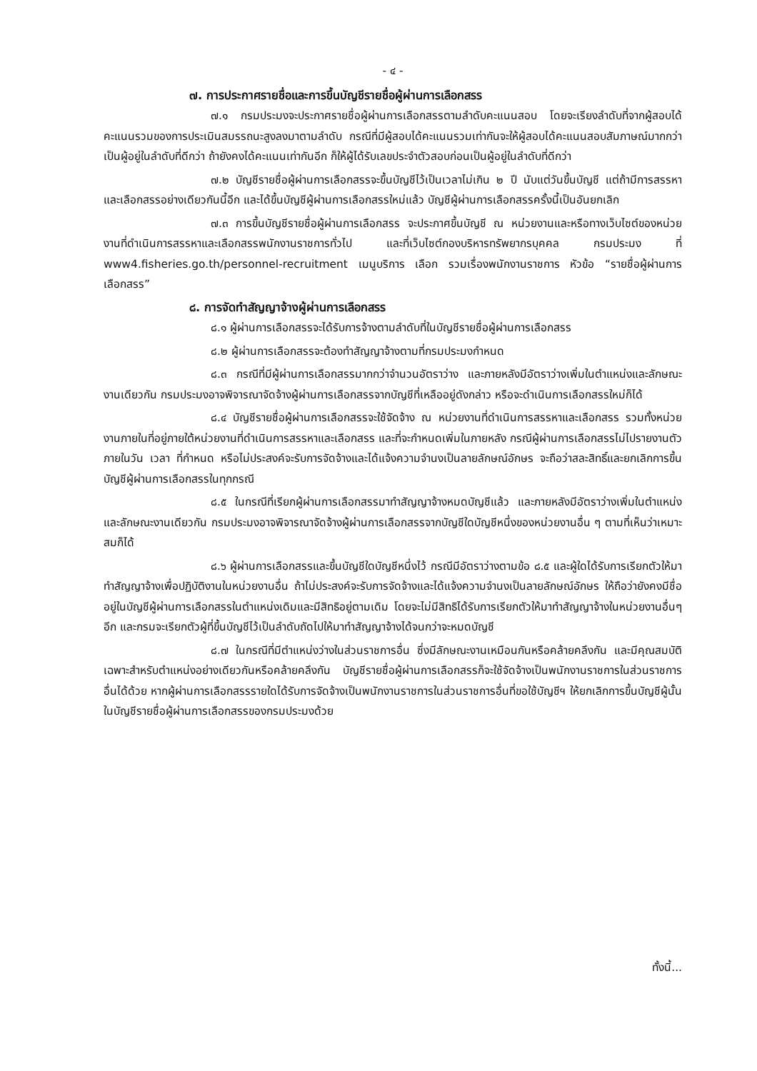- ๔ -
๗. การประกาศรายชื่อและการขึ้นบัญชีรายชื่อผู้ผ่านการเลือกสรร
๗.๑ กรมประมงจะประกาศรายชื่อผู้ผ่านการเลือกสรรตามลำดับคะแนนสอบ โดยจะเรียงลำดับที่จากผู้สอบได้คะแนนรวมของการประเมินสมรรถนะสูงลงมาตามลำดับ กรณีที่มีผู้สอบได้คะแนนรวมเท่ากันจะให้ผู้สอบได้คะแนนสอบสัมภาษณ์มากกว่า เป็นผู้อยู่ในลำดับที่ดีกว่า ถ้ายังคงได้คะแนนเท่ากันอีก ก็ให้ผู้ได้รับเลขประจำตัวสอบก่อนเป็นผู้อยู่ในลำดับที่ดีกว่า
๗.๒ บัญชีรายชื่อผู้ผ่านการเลือกสรรจะขึ้นบัญชีไว้เป็นเวลาไม่เกิน ๒ ปี นับแต่วันขึ้นบัญชี แต่ถ้ามีการสรรหาและเลือกสรรอย่างเดียวกันนี้อีก และได้ขึ้นบัญชีผู้ผ่านการเลือกสรรใหม่แล้ว บัญชีผู้ผ่านการเลือกสรรครั้งนี้เป็นอันยกเลิก
๗.๓ การขึ้นบัญชีรายชื่อผู้ผ่านการเลือกสรร จะประกาศขึ้นบัญชี ณ หน่วยงานและหรือทางเว็บไซต์ของหน่วยงานที่ดำเนินการสรรหาและเลือกสรรพนักงานราชการทั่วไป และที่เว็บไซต์กองบริหารทรัพยากรบุคคล กรมประมง ที่ www4.fisheries.go.th/personnel-recruitment เมนูบริการ เลือก รวมเรื่องพนักงานราชการ หัวข้อ “รายชื่อผู้ผ่านการเลือกสรร”
๘. การจัดทำสัญญาจ้างผู้ผ่านการเลือกสรร
๘.๑ ผู้ผ่านการเลือกสรรจะได้รับการจ้างตามลำดับที่ในบัญชีรายชื่อผู้ผ่านการเลือกสรร
๘.๒ ผู้ผ่านการเลือกสรรจะต้องทำสัญญาจ้างตามที่กรมประมงกำหนด
๘.๓ กรณีที่มีผู้ผ่านการเลือกสรรมากกว่าจำนวนอัตราว่าง และภายหลังมีอัตราว่างเพิ่มในตำแหน่งและลักษณะงานเดียวกัน กรมประมงอาจพิจารณาจัดจ้างผู้ผ่านการเลือกสรรจากบัญชีที่เหลืออยู่ดังกล่าว หรือจะดำเนินการเลือกสรรใหม่ก็ได้
๘.๔ บัญชีรายชื่อผู้ผ่านการเลือกสรรจะใช้จัดจ้าง ณ หน่วยงานที่ดำเนินการสรรหาและเลือกสรร รวมทั้งหน่วยงานภายในที่อยู่ภายใต้หน่วยงานที่ดำเนินการสรรหาและเลือกสรร และที่จะกำหนดเพิ่มในภายหลัง กรณีผู้ผ่านการเลือกสรรไม่ไปรายงานตัวภายในวัน เวลา ที่กำหนด หรือไม่ประสงค์จะรับการจัดจ้างและได้แจ้งความจำนงเป็นลายลักษณ์อักษร จะถือว่าสละสิทธิ์และยกเลิกการขึ้นบัญชีผู้ผ่านการเลือกสรรในทุกกรณี
๘.๕ ในกรณีที่เรียกผู้ผ่านการเลือกสรรมาทำสัญญาจ้างหมดบัญชีแล้ว และภายหลังมีอัตราว่างเพิ่มในตำแหน่งและลักษณะงานเดียวกัน กรมประมงอาจพิจารณาจัดจ้างผู้ผ่านการเลือกสรรจากบัญชีใดบัญชีหนึ่งของหน่วยงานอื่น ๆ ตามที่เห็นว่าเหมาะสมก็ได้
๘.๖ ผู้ผ่านการเลือกสรรและขึ้นบัญชีใดบัญชีหนึ่งไว้ กรณีมีอัตราว่างตามข้อ ๘.๕ และผู้ใดได้รับการเรียกตัวให้มาทำสัญญาจ้างเพื่อปฏิบัติงานในหน่วยงานอื่น ถ้าไม่ประสงค์จะรับการจัดจ้างและได้แจ้งความจำนงเป็นลายลักษณ์อักษร ให้ถือว่ายังคงมีชื่ออยู่ในบัญชีผู้ผ่านการเลือกสรรในตำแหน่งเดิมและมีสิทธิอยู่ตามเดิม โดยจะไม่มีสิทธิได้รับการเรียกตัวให้มาทำสัญญาจ้างในหน่วยงานอื่นๆ อีก และกรมจะเรียกตัวผู้ที่ขึ้นบัญชีไว้เป็นลำดับถัดไปให้มาทำสัญญาจ้างได้จนกว่าจะหมดบัญชี
๘.๗ ในกรณีที่มีตำแหน่งว่างในส่วนราชการอื่น ซึ่งมีลักษณะงานเหมือนกันหรือคล้ายคลึงกัน และมีคุณสมบัติเฉพาะสำหรับตำแหน่งอย่างเดียวกันหรือคล้ายคลึงกัน บัญชีรายชื่อผู้ผ่านการเลือกสรรก็จะใช้จัดจ้างเป็นพนักงานราชการในส่วนราชการอื่นได้ด้วย หากผู้ผ่านการเลือกสรรรายใดได้รับการจัดจ้างเป็นพนักงานราชการในส่วนราชการอื่นที่ขอใช้บัญชีฯ ให้ยกเลิกการขึ้นบัญชีผู้นั้นในบัญชีรายชื่อผู้ผ่านการเลือกสรรของกรมประมงด้วย
ทั้งนี้...